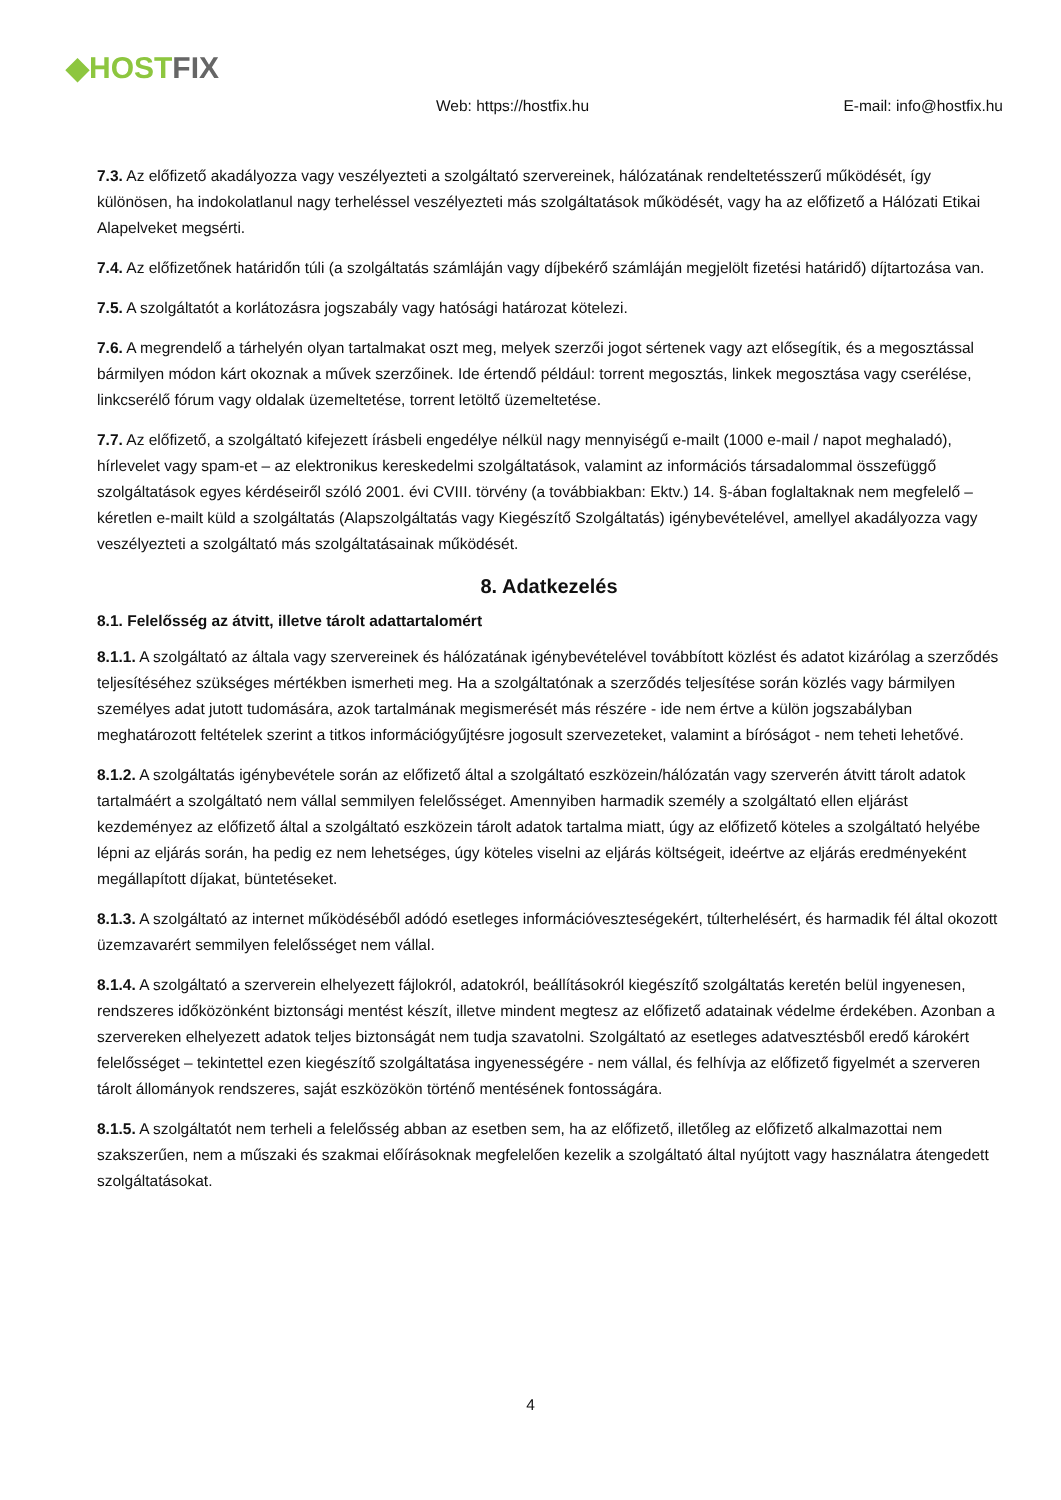◆HOSTFIX
Web: https://hostfix.hu
E-mail: info@hostfix.hu
7.3. Az előfizető akadályozza vagy veszélyezteti a szolgáltató szervereinek, hálózatának rendeltetésszerű működését, így különösen, ha indokolatlanul nagy terheléssel veszélyezteti más szolgáltatások működését, vagy ha az előfizető a Hálózati Etikai Alapelveket megsérti.
7.4. Az előfizetőnek határidőn túli (a szolgáltatás számláján vagy díjbekérő számláján megjelölt fizetési határidő) díjtartozása van.
7.5. A szolgáltatót a korlátozásra jogszabály vagy hatósági határozat kötelezi.
7.6. A megrendelő a tárhelyén olyan tartalmakat oszt meg, melyek szerzői jogot sértenek vagy azt elősegítik, és a megosztással bármilyen módon kárt okoznak a művek szerzőinek. Ide értendő például: torrent megosztás, linkek megosztása vagy cserélése, linkcserélő fórum vagy oldalak üzemeltetése, torrent letöltő üzemeltetése.
7.7. Az előfizető, a szolgáltató kifejezett írásbeli engedélye nélkül nagy mennyiségű e-mailt (1000 e-mail / napot meghaladó), hírlevelet vagy spam-et – az elektronikus kereskedelmi szolgáltatások, valamint az információs társadalommal összefüggő szolgáltatások egyes kérdéseiről szóló 2001. évi CVIII. törvény (a továbbiakban: Ektv.) 14. §-ában foglaltaknak nem megfelelő – kéretlen e-mailt küld a szolgáltatás (Alapszolgáltatás vagy Kiegészítő Szolgáltatás) igénybevételével, amellyel akadályozza vagy veszélyezteti a szolgáltató más szolgáltatásainak működését.
8. Adatkezelés
8.1. Felelősség az átvitt, illetve tárolt adattartalomért
8.1.1. A szolgáltató az általa vagy szervereinek és hálózatának igénybevételével továbbított közlést és adatot kizárólag a szerződés teljesítéséhez szükséges mértékben ismerheti meg. Ha a szolgáltatónak a szerződés teljesítése során közlés vagy bármilyen személyes adat jutott tudomására, azok tartalmának megismerését más részére - ide nem értve a külön jogszabályban meghatározott feltételek szerint a titkos információgyűjtésre jogosult szervezeteket, valamint a bíróságot - nem teheti lehetővé.
8.1.2. A szolgáltatás igénybevétele során az előfizető által a szolgáltató eszközein/hálózatán vagy szerverén átvitt tárolt adatok tartalmáért a szolgáltató nem vállal semmilyen felelősséget. Amennyiben harmadik személy a szolgáltató ellen eljárást kezdeményez az előfizető által a szolgáltató eszközein tárolt adatok tartalma miatt, úgy az előfizető köteles a szolgáltató helyébe lépni az eljárás során, ha pedig ez nem lehetséges, úgy köteles viselni az eljárás költségeit, ideértve az eljárás eredményeként megállapított díjakat, büntetéseket.
8.1.3. A szolgáltató az internet működéséből adódó esetleges információveszteségekért, túlterhelésért, és harmadik fél által okozott üzemzavarért semmilyen felelősséget nem vállal.
8.1.4. A szolgáltató a szerverein elhelyezett fájlokról, adatokról, beállításokról kiegészítő szolgáltatás keretén belül ingyenesen, rendszeres időközönként biztonsági mentést készít, illetve mindent megtesz az előfizető adatainak védelme érdekében. Azonban a szervereken elhelyezett adatok teljes biztonságát nem tudja szavatolni. Szolgáltató az esetleges adatvesztésből eredő károkért felelősséget – tekintettel ezen kiegészítő szolgáltatása ingyenességére - nem vállal, és felhívja az előfizető figyelmét a szerveren tárolt állományok rendszeres, saját eszközökön történő mentésének fontosságára.
8.1.5. A szolgáltatót nem terheli a felelősség abban az esetben sem, ha az előfizető, illetőleg az előfizető alkalmazottai nem szakszerűen, nem a műszaki és szakmai előírásoknak megfelelően kezelik a szolgáltató által nyújtott vagy használatra átengedett szolgáltatásokat.
4